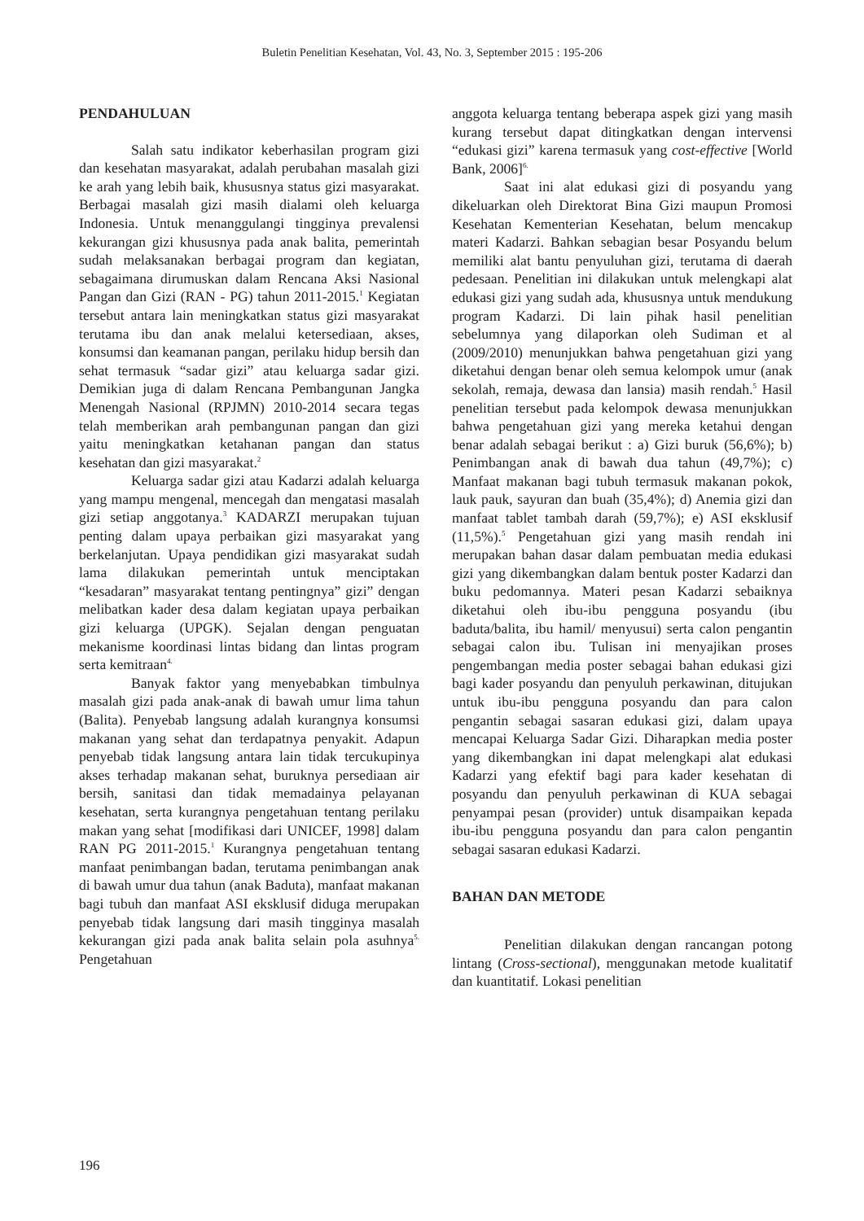Buletin Penelitian Kesehatan, Vol. 43, No. 3, September 2015 : 195-206
PENDAHULUAN
Salah satu indikator keberhasilan program gizi dan kesehatan masyarakat, adalah perubahan masalah gizi ke arah yang lebih baik, khususnya status gizi masyarakat. Berbagai masalah gizi masih dialami oleh keluarga Indonesia. Untuk menanggulangi tingginya prevalensi kekurangan gizi khususnya pada anak balita, pemerintah sudah melaksanakan berbagai program dan kegiatan, sebagaimana dirumuskan dalam Rencana Aksi Nasional Pangan dan Gizi (RAN - PG) tahun 2011-2015.<sup>1</sup> Kegiatan tersebut antara lain meningkatkan status gizi masyarakat terutama ibu dan anak melalui ketersediaan, akses, konsumsi dan keamanan pangan, perilaku hidup bersih dan sehat termasuk “sadar gizi” atau keluarga sadar gizi. Demikian juga di dalam Rencana Pembangunan Jangka Menengah Nasional (RPJMN) 2010-2014 secara tegas telah memberikan arah pembangunan pangan dan gizi yaitu meningkatkan ketahanan pangan dan status kesehatan dan gizi masyarakat.<sup>2</sup>
Keluarga sadar gizi atau Kadarzi adalah keluarga yang mampu mengenal, mencegah dan mengatasi masalah gizi setiap anggotanya.<sup>3</sup> KADARZI merupakan tujuan penting dalam upaya perbaikan gizi masyarakat yang berkelanjutan. Upaya pendidikan gizi masyarakat sudah lama dilakukan pemerintah untuk menciptakan “kesadaran” masyarakat tentang pentingnya” gizi” dengan melibatkan kader desa dalam kegiatan upaya perbaikan gizi keluarga (UPGK). Sejalan dengan penguatan mekanisme koordinasi lintas bidang dan lintas program serta kemitraan<sup>4.</sup>
Banyak faktor yang menyebabkan timbulnya masalah gizi pada anak-anak di bawah umur lima tahun (Balita). Penyebab langsung adalah kurangnya konsumsi makanan yang sehat dan terdapatnya penyakit. Adapun penyebab tidak langsung antara lain tidak tercukupinya akses terhadap makanan sehat, buruknya persediaan air bersih, sanitasi dan tidak memadainya pelayanan kesehatan, serta kurangnya pengetahuan tentang perilaku makan yang sehat [modifikasi dari UNICEF, 1998] dalam RAN PG 2011-2015.<sup>1</sup> Kurangnya pengetahuan tentang manfaat penimbangan badan, terutama penimbangan anak di bawah umur dua tahun (anak Baduta), manfaat makanan bagi tubuh dan manfaat ASI eksklusif diduga merupakan penyebab tidak langsung dari masih tingginya masalah kekurangan gizi pada anak balita selain pola asuhnya<sup>5.</sup> Pengetahuan
anggota keluarga tentang beberapa aspek gizi yang masih kurang tersebut dapat ditingkatkan dengan intervensi “edukasi gizi” karena termasuk yang cost-effective [World Bank, 2006]<sup>6.</sup>
Saat ini alat edukasi gizi di posyandu yang dikeluarkan oleh Direktorat Bina Gizi maupun Promosi Kesehatan Kementerian Kesehatan, belum mencakup materi Kadarzi. Bahkan sebagian besar Posyandu belum memiliki alat bantu penyuluhan gizi, terutama di daerah pedesaan. Penelitian ini dilakukan untuk melengkapi alat edukasi gizi yang sudah ada, khususnya untuk mendukung program Kadarzi. Di lain pihak hasil penelitian sebelumnya yang dilaporkan oleh Sudiman et al (2009/2010) menunjukkan bahwa pengetahuan gizi yang diketahui dengan benar oleh semua kelompok umur (anak sekolah, remaja, dewasa dan lansia) masih rendah.<sup>5</sup> Hasil penelitian tersebut pada kelompok dewasa menunjukkan bahwa pengetahuan gizi yang mereka ketahui dengan benar adalah sebagai berikut : a) Gizi buruk (56,6%); b) Penimbangan anak di bawah dua tahun (49,7%); c) Manfaat makanan bagi tubuh termasuk makanan pokok, lauk pauk, sayuran dan buah (35,4%); d) Anemia gizi dan manfaat tablet tambah darah (59,7%); e) ASI eksklusif (11,5%).<sup>5</sup> Pengetahuan gizi yang masih rendah ini merupakan bahan dasar dalam pembuatan media edukasi gizi yang dikembangkan dalam bentuk poster Kadarzi dan buku pedomannya. Materi pesan Kadarzi sebaiknya diketahui oleh ibu-ibu pengguna posyandu (ibu baduta/balita, ibu hamil/ menyusui) serta calon pengantin sebagai calon ibu. Tulisan ini menyajikan proses pengembangan media poster sebagai bahan edukasi gizi bagi kader posyandu dan penyuluh perkawinan, ditujukan untuk ibu-ibu pengguna posyandu dan para calon pengantin sebagai sasaran edukasi gizi, dalam upaya mencapai Keluarga Sadar Gizi. Diharapkan media poster yang dikembangkan ini dapat melengkapi alat edukasi Kadarzi yang efektif bagi para kader kesehatan di posyandu dan penyuluh perkawinan di KUA sebagai penyampai pesan (provider) untuk disampaikan kepada ibu-ibu pengguna posyandu dan para calon pengantin sebagai sasaran edukasi Kadarzi.
BAHAN DAN METODE
Penelitian dilakukan dengan rancangan potong lintang (Cross-sectional), menggunakan metode kualitatif dan kuantitatif. Lokasi penelitian
196